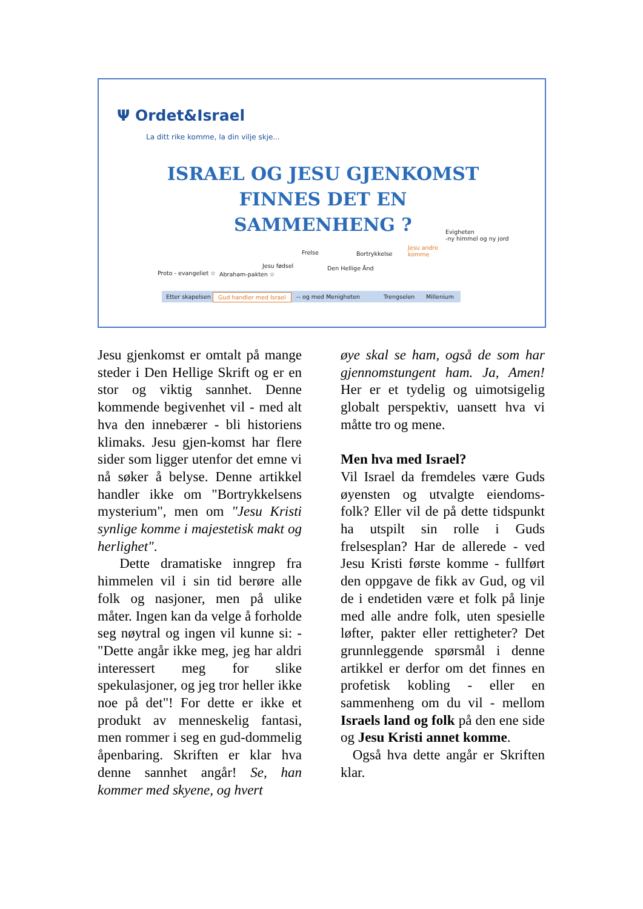Ψ Ordet&Israel
La ditt rike komme, la din vilje skje...
ISRAEL OG JESU GJENKOMST
FINNES DET EN
SAMMENHENG ?
Proto - evangeliet ☆ Abraham-pakten ☆
Jesu fødsel
Frelse Bortrykkelse
Den Hellige Ånd
Jesu andre
komme
Evigheten
-ny himmel og ny jord
Etter skapelsen Gud handler med Israel -- og med Menigheten Trengselen Millenium
Jesu gjenkomst er omtalt på mange steder i Den Hellige Skrift og er en stor og viktig sannhet. Denne kommende begivenhet vil - med alt hva den innebærer - bli historiens klimaks. Jesu gjen-komst har flere sider som ligger utenfor det emne vi nå søker å belyse. Denne artikkel handler ikke om "Bortrykkelsens mysterium", men om "Jesu Kristi synlige komme i majestetisk makt og herlighet".
Dette dramatiske inngrep fra himmelen vil i sin tid berøre alle folk og nasjoner, men på ulike måter. Ingen kan da velge å forholde seg nøytral og ingen vil kunne si: - "Dette angår ikke meg, jeg har aldri interessert meg for slike spekulasjoner, og jeg tror heller ikke noe på det"! For dette er ikke et produkt av menneskelig fantasi, men rommer i seg en gud-dommelig åpenbaring. Skriften er klar hva denne sannhet angår! Se, han kommer med skyene, og hvert
øye skal se ham, også de som har gjennomstungent ham. Ja, Amen! Her er et tydelig og uimotsigelig globalt perspektiv, uansett hva vi måtte tro og mene.
Men hva med Israel?
Vil Israel da fremdeles være Guds øyensten og utvalgte eiendoms-folk? Eller vil de på dette tidspunkt ha utspilt sin rolle i Guds frelsesplan? Har de allerede - ved Jesu Kristi første komme - fullført den oppgave de fikk av Gud, og vil de i endetiden være et folk på linje med alle andre folk, uten spesielle løfter, pakter eller rettigheter? Det grunnleggende spørsmål i denne artikkel er derfor om det finnes en profetisk kobling - eller en sammenheng om du vil - mellom Israels land og folk på den ene side og Jesu Kristi annet komme.
Også hva dette angår er Skriften klar.